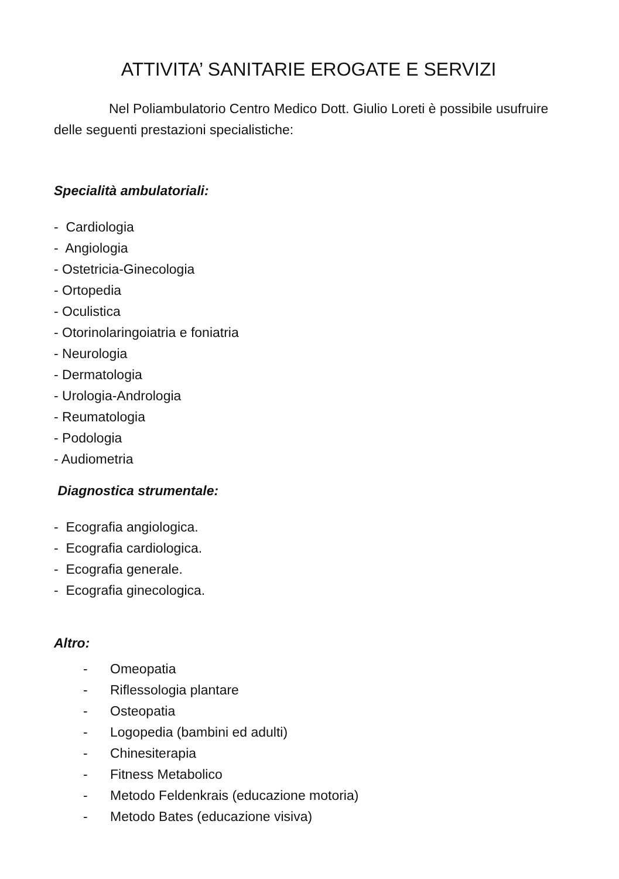ATTIVITA’ SANITARIE EROGATE E SERVIZI
Nel Poliambulatorio Centro Medico Dott. Giulio Loreti è possibile usufruire delle seguenti prestazioni specialistiche:
Specialità ambulatoriali:
- Cardiologia
- Angiologia
- Ostetricia-Ginecologia
- Ortopedia
- Oculistica
- Otorinolaringoiatria e foniatria
- Neurologia
- Dermatologia
- Urologia-Andrologia
- Reumatologia
- Podologia
- Audiometria
Diagnostica strumentale:
- Ecografia angiologica.
- Ecografia cardiologica.
- Ecografia generale.
- Ecografia ginecologica.
Altro:
- Omeopatia
- Riflessologia plantare
- Osteopatia
- Logopedia (bambini ed adulti)
- Chinesiterapia
- Fitness Metabolico
- Metodo Feldenkrais (educazione motoria)
- Metodo Bates (educazione visiva)